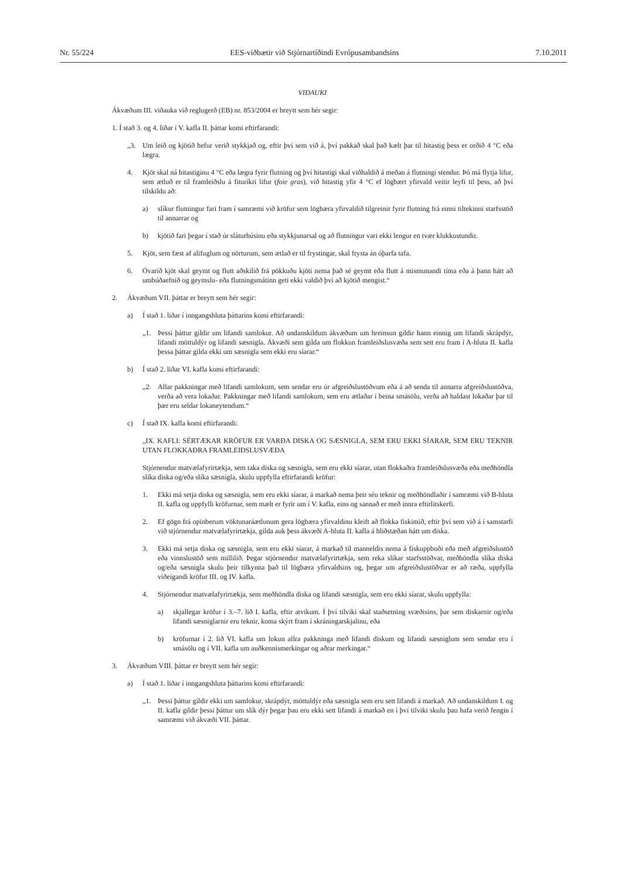Nr. 55/224 EES-viðbætir við Stjórnartíðindi Evrópusambandsins 7.10.2011
VIÐAUKI
Ákvæðum III. viðauka við reglugerð (EB) nr. 853/2004 er breytt sem hér segir:
1. Í stað 3. og 4. liðar í V. kafla II. þáttar komi eftirfarandi:
„3. Um leið og kjötið hefur verið stykkjað og, eftir því sem við á, því pakkað skal það kælt þar til hitastig þess er orðið 4 °C eða lægra.
4. Kjöt skal ná hitastiginu 4 °C eða lægra fyrir flutning og því hitastigi skal viðhaldið á meðan á flutningi stendur. Þó má flytja lifur, sem ætluð er til framleiðslu á fituríkri lifur (foie gras), við hitastig yfir 4 °C ef lögbært yfirvald veitir leyfi til þess, að því tilskildu að:
a) slíkur flutningur fari fram í samræmi við kröfur sem lögbæra yfirvaldið tilgreinir fyrir flutning frá einni tiltekinni starfsstöð til annarrar og
b) kjötið fari þegar í stað úr sláturhúsinu eða stykkjunarsal og að flutningur vari ekki lengur en tvær klukkustundir.
5. Kjöt, sem fæst af alifuglum og nörturum, sem ætlað er til frystingar, skal frysta án óþarfa tafa.
6. Óvarið kjöt skal geymt og flutt aðskilið frá pökkuðu kjöti nema það sé geymt eða flutt á mismunandi tíma eða á þann hátt að umbúðaefnið og geymslu- eða flutningsmátinn geti ekki valdið því að kjötið mengist.“
2. Ákvæðum VII. þáttar er breytt sem hér segir:
a) Í stað 1. liðar í inngangshluta þáttarins komi eftirfarandi:
„1. Þessi þáttur gildir um lifandi samlokur. Að undanskildum ákvæðum um hreinsun gildir hann einnig um lifandi skrápdýr, lifandi möttuldýr og lifandi sæsnigla. Ákvæði sem gilda um flokkun framleiðslusvæða sem sett eru fram í A-hluta II. kafla þessa þáttar gilda ekki um sæsnigla sem ekki eru síarar.“
b) Í stað 2. liðar VI. kafla komi eftirfarandi:
„2. Allar pakkningar með lifandi samlokum, sem sendar eru úr afgreiðslustöðvum eða á að senda til annarra afgreiðslustöðva, verða að vera lokaðar. Pakkningar með lifandi samlokum, sem eru ætlaðar í beina smásölu, verða að haldast lokaðar þar til þær eru seldar lokaneytendum.“
c) Í stað IX. kafla komi eftirfarandi:
„IX. KAFLI: SÉRTÆKAR KRÖFUR ER VARÐA DISKA OG SÆSNIGLA, SEM ERU EKKI SÍARAR, SEM ERU TEKNIR UTAN FLOKKAÐRA FRAMLEIÐSLUSVÆÐA
Stjórnendur matvælafyrirtækja, sem taka diska og sæsnigla, sem eru ekki síarar, utan flokkaðra framleiðslusvæða eða meðhöndla slíka diska og/eða slíka sæsnigla, skulu uppfylla eftirfarandi kröfur:
1. Ekki má setja diska og sæsnigla, sem eru ekki síarar, á markað nema þeir séu teknir og meðhöndlaðir í samræmi við B-hluta II. kafla og uppfylli kröfurnar, sem mælt er fyrir um í V. kafla, eins og sannað er með innra eftirlitskerfi.
2. Ef gögn frá opinberum vöktunaráætlunum gera lögbæra yfirvaldinu kleift að flokka fiskimið, eftir því sem við á í samstarfi við stjórnendur matvælafyrirtækja, gilda auk þess ákvæði A-hluta II. kafla á hliðstæðan hátt um diska.
3. Ekki má setja diska og sæsnigla, sem eru ekki síarar, á markað til manneldis nema á fiskuppboði eða með afgreiðslustöð eða vinnslustöð sem millilið. Þegar stjórnendur matvælafyrirtækja, sem reka slíkar starfsstöðvar, meðhöndla slíka diska og/eða sæsnigla skulu þeir tilkynna það til lögbæra yfirvaldsins og, þegar um afgreiðslustöðvar er að ræða, uppfylla viðeigandi kröfur III. og IV. kafla.
4. Stjórnendur matvælafyrirtækja, sem meðhöndla diska og lifandi sæsnigla, sem eru ekki síarar, skulu uppfylla:
a) skjallegar kröfur í 3.–7. lið I. kafla, eftir atvikum. Í því tilviki skal staðsetning svæðisins, þar sem diskarnir og/eða lifandi sæsniglarnir eru teknir, koma skýrt fram í skráningarskjalinu, eða
b) kröfurnar í 2. lið VI. kafla um lokun allra pakkninga með lifandi diskum og lifandi sæsniglum sem sendar eru í smásölu og í VII. kafla um auðkennismerkingar og aðrar merkingar.“
3. Ákvæðum VIII. þáttar er breytt sem hér segir:
a) Í stað 1. liðar í inngangshluta þáttarins komi eftirfarandi:
„1. Þessi þáttur gildir ekki um samlokur, skrápdýr, möttuldýr eða sæsnigla sem eru sett lifandi á markað. Að undanskildum I. og II. kafla gildir þessi þáttur um slík dýr þegar þau eru ekki sett lifandi á markað en í því tilviki skulu þau hafa verið fengin í samræmi við ákvæði VII. þáttar.